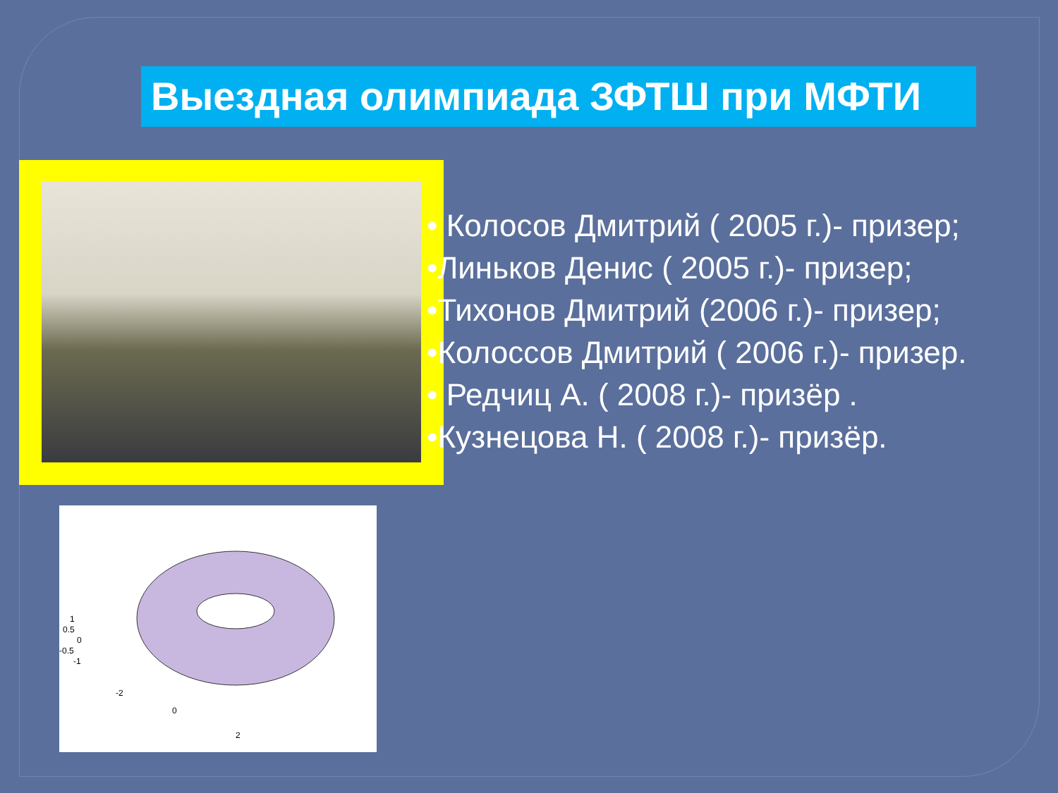Выездная олимпиада ЗФТШ при МФТИ
1
0.5
0
-0.5
-1
-2
0
2
• Колосов Дмитрий ( 2005 г.)- призер;
•Линьков Денис ( 2005 г.)- призер;
•Тихонов Дмитрий (2006 г.)- призер;
•Колоссов Дмитрий ( 2006 г.)- призер.
• Редчиц А. ( 2008 г.)- призёр .
•Кузнецова Н. ( 2008 г.)- призёр.